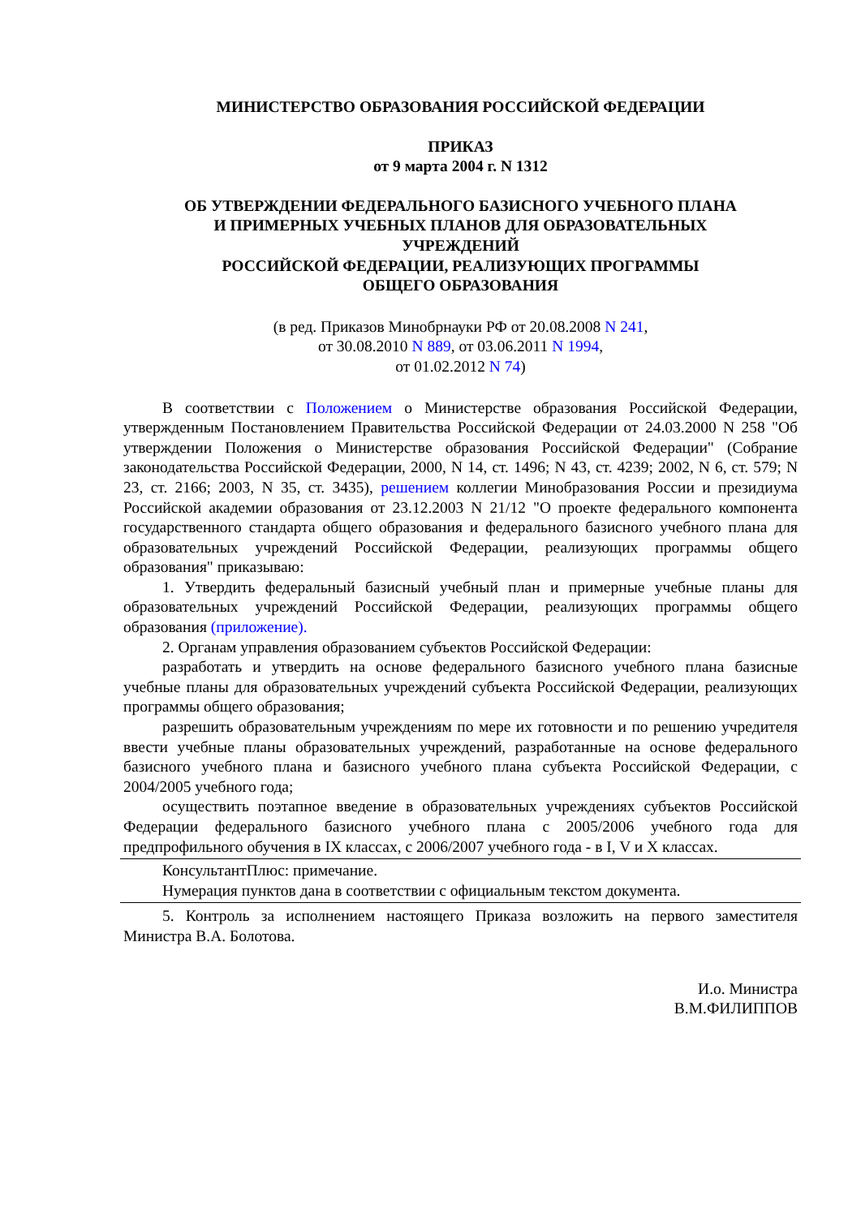МИНИСТЕРСТВО ОБРАЗОВАНИЯ РОССИЙСКОЙ ФЕДЕРАЦИИ
ПРИКАЗ
от 9 марта 2004 г. N 1312
ОБ УТВЕРЖДЕНИИ ФЕДЕРАЛЬНОГО БАЗИСНОГО УЧЕБНОГО ПЛАНА
И ПРИМЕРНЫХ УЧЕБНЫХ ПЛАНОВ ДЛЯ ОБРАЗОВАТЕЛЬНЫХ
УЧРЕЖДЕНИЙ
РОССИЙСКОЙ ФЕДЕРАЦИИ, РЕАЛИЗУЮЩИХ ПРОГРАММЫ
ОБЩЕГО ОБРАЗОВАНИЯ
(в ред. Приказов Минобрнауки РФ от 20.08.2008 N 241,
от 30.08.2010 N 889, от 03.06.2011 N 1994,
от 01.02.2012 N 74)
В соответствии с Положением о Министерстве образования Российской Федерации, утвержденным Постановлением Правительства Российской Федерации от 24.03.2000 N 258 "Об утверждении Положения о Министерстве образования Российской Федерации" (Собрание законодательства Российской Федерации, 2000, N 14, ст. 1496; N 43, ст. 4239; 2002, N 6, ст. 579; N 23, ст. 2166; 2003, N 35, ст. 3435), решением коллегии Минобразования России и президиума Российской академии образования от 23.12.2003 N 21/12 "О проекте федерального компонента государственного стандарта общего образования и федерального базисного учебного плана для образовательных учреждений Российской Федерации, реализующих программы общего образования" приказываю:
1. Утвердить федеральный базисный учебный план и примерные учебные планы для образовательных учреждений Российской Федерации, реализующих программы общего образования (приложение).
2. Органам управления образованием субъектов Российской Федерации:
разработать и утвердить на основе федерального базисного учебного плана базисные учебные планы для образовательных учреждений субъекта Российской Федерации, реализующих программы общего образования;
разрешить образовательным учреждениям по мере их готовности и по решению учредителя ввести учебные планы образовательных учреждений, разработанные на основе федерального базисного учебного плана и базисного учебного плана субъекта Российской Федерации, с 2004/2005 учебного года;
осуществить поэтапное введение в образовательных учреждениях субъектов Российской Федерации федерального базисного учебного плана с 2005/2006 учебного года для предпрофильного обучения в IX классах, с 2006/2007 учебного года - в I, V и X классах.
КонсультантПлюс: примечание.
Нумерация пунктов дана в соответствии с официальным текстом документа.
5. Контроль за исполнением настоящего Приказа возложить на первого заместителя Министра В.А. Болотова.
И.о. Министра
В.М.ФИЛИППОВ